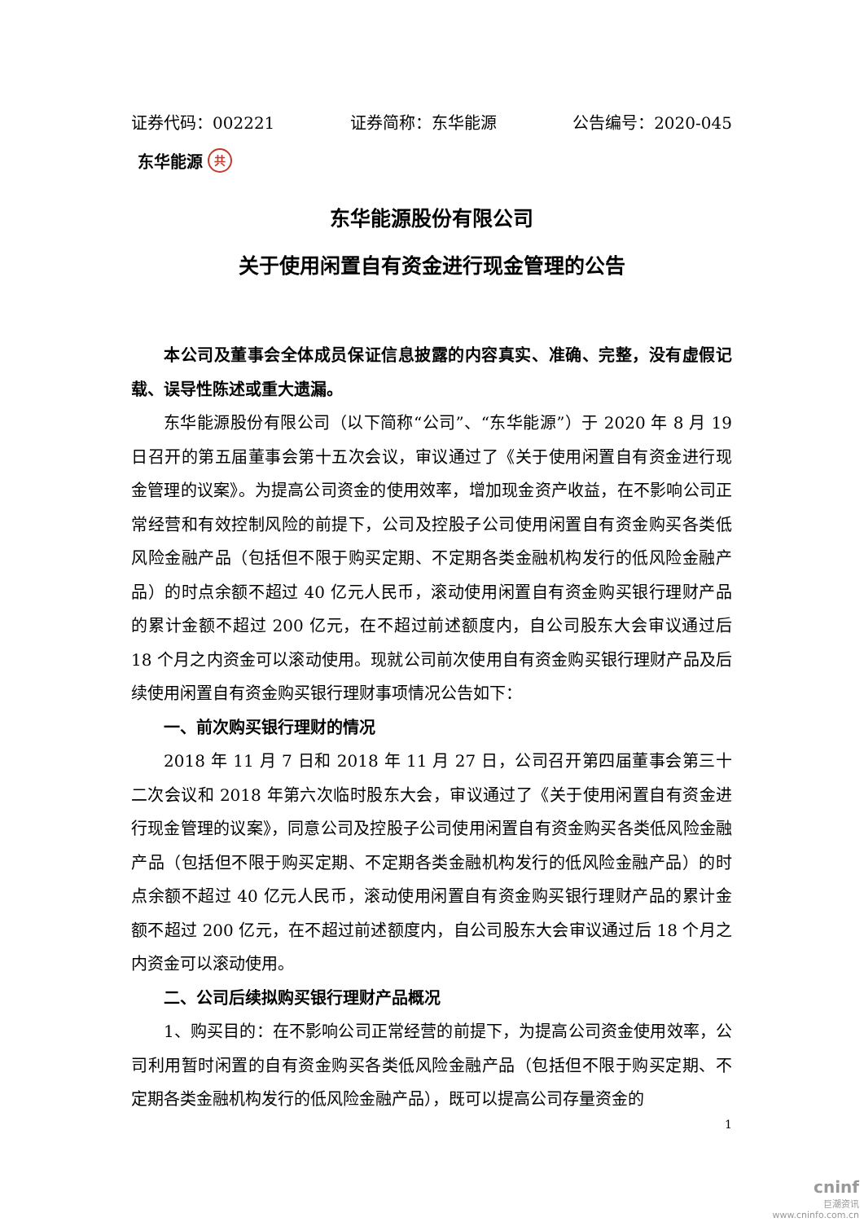证券代码：002221 证券简称：东华能源 公告编号：2020-045
东华能源 共
东华能源股份有限公司
关于使用闲置自有资金进行现金管理的公告
本公司及董事会全体成员保证信息披露的内容真实、准确、完整，没有虚假记载、误导性陈述或重大遗漏。
东华能源股份有限公司（以下简称“公司”、“东华能源”）于 2020 年 8 月 19 日召开的第五届董事会第十五次会议，审议通过了《关于使用闲置自有资金进行现金管理的议案》。为提高公司资金的使用效率，增加现金资产收益，在不影响公司正常经营和有效控制风险的前提下，公司及控股子公司使用闲置自有资金购买各类低风险金融产品（包括但不限于购买定期、不定期各类金融机构发行的低风险金融产品）的时点余额不超过 40 亿元人民币，滚动使用闲置自有资金购买银行理财产品的累计金额不超过 200 亿元，在不超过前述额度内，自公司股东大会审议通过后 18 个月之内资金可以滚动使用。现就公司前次使用自有资金购买银行理财产品及后续使用闲置自有资金购买银行理财事项情况公告如下：
一、前次购买银行理财的情况
2018 年 11 月 7 日和 2018 年 11 月 27 日，公司召开第四届董事会第三十二次会议和 2018 年第六次临时股东大会，审议通过了《关于使用闲置自有资金进行现金管理的议案》，同意公司及控股子公司使用闲置自有资金购买各类低风险金融产品（包括但不限于购买定期、不定期各类金融机构发行的低风险金融产品）的时点余额不超过 40 亿元人民币，滚动使用闲置自有资金购买银行理财产品的累计金额不超过 200 亿元，在不超过前述额度内，自公司股东大会审议通过后 18 个月之内资金可以滚动使用。
二、公司后续拟购买银行理财产品概况
1、购买目的：在不影响公司正常经营的前提下，为提高公司资金使用效率，公司利用暂时闲置的自有资金购买各类低风险金融产品（包括但不限于购买定期、不定期各类金融机构发行的低风险金融产品），既可以提高公司存量资金的
1
cninf
巨潮资讯
www.cninfo.com.cn